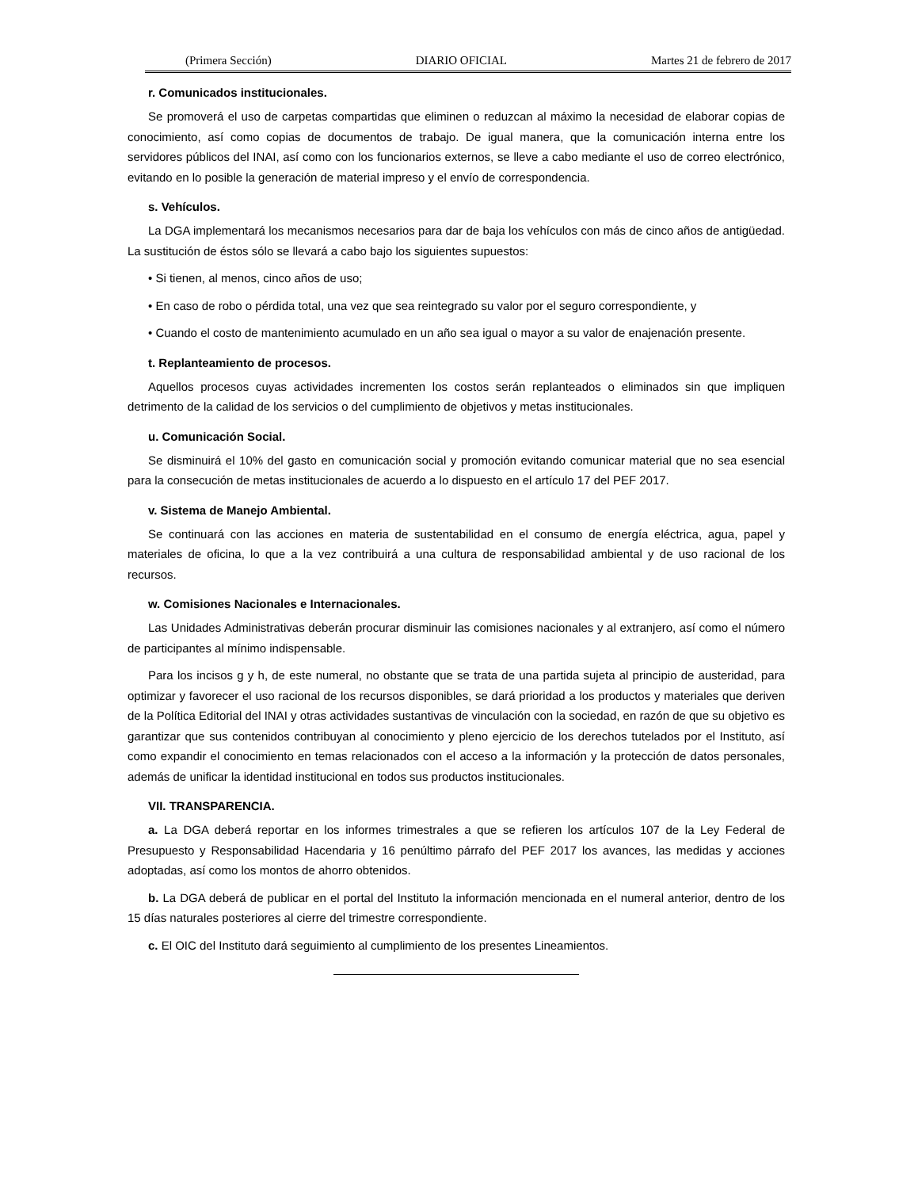(Primera Sección) DIARIO OFICIAL Martes 21 de febrero de 2017
r. Comunicados institucionales.
Se promoverá el uso de carpetas compartidas que eliminen o reduzcan al máximo la necesidad de elaborar copias de conocimiento, así como copias de documentos de trabajo. De igual manera, que la comunicación interna entre los servidores públicos del INAI, así como con los funcionarios externos, se lleve a cabo mediante el uso de correo electrónico, evitando en lo posible la generación de material impreso y el envío de correspondencia.
s. Vehículos.
La DGA implementará los mecanismos necesarios para dar de baja los vehículos con más de cinco años de antigüedad. La sustitución de éstos sólo se llevará a cabo bajo los siguientes supuestos:
• Si tienen, al menos, cinco años de uso;
• En caso de robo o pérdida total, una vez que sea reintegrado su valor por el seguro correspondiente, y
• Cuando el costo de mantenimiento acumulado en un año sea igual o mayor a su valor de enajenación presente.
t. Replanteamiento de procesos.
Aquellos procesos cuyas actividades incrementen los costos serán replanteados o eliminados sin que impliquen detrimento de la calidad de los servicios o del cumplimiento de objetivos y metas institucionales.
u. Comunicación Social.
Se disminuirá el 10% del gasto en comunicación social y promoción evitando comunicar material que no sea esencial para la consecución de metas institucionales de acuerdo a lo dispuesto en el artículo 17 del PEF 2017.
v. Sistema de Manejo Ambiental.
Se continuará con las acciones en materia de sustentabilidad en el consumo de energía eléctrica, agua, papel y materiales de oficina, lo que a la vez contribuirá a una cultura de responsabilidad ambiental y de uso racional de los recursos.
w. Comisiones Nacionales e Internacionales.
Las Unidades Administrativas deberán procurar disminuir las comisiones nacionales y al extranjero, así como el número de participantes al mínimo indispensable.
Para los incisos g y h, de este numeral, no obstante que se trata de una partida sujeta al principio de austeridad, para optimizar y favorecer el uso racional de los recursos disponibles, se dará prioridad a los productos y materiales que deriven de la Política Editorial del INAI y otras actividades sustantivas de vinculación con la sociedad, en razón de que su objetivo es garantizar que sus contenidos contribuyan al conocimiento y pleno ejercicio de los derechos tutelados por el Instituto, así como expandir el conocimiento en temas relacionados con el acceso a la información y la protección de datos personales, además de unificar la identidad institucional en todos sus productos institucionales.
VII. TRANSPARENCIA.
a. La DGA deberá reportar en los informes trimestrales a que se refieren los artículos 107 de la Ley Federal de Presupuesto y Responsabilidad Hacendaria y 16 penúltimo párrafo del PEF 2017 los avances, las medidas y acciones adoptadas, así como los montos de ahorro obtenidos.
b. La DGA deberá de publicar en el portal del Instituto la información mencionada en el numeral anterior, dentro de los 15 días naturales posteriores al cierre del trimestre correspondiente.
c. El OIC del Instituto dará seguimiento al cumplimiento de los presentes Lineamientos.